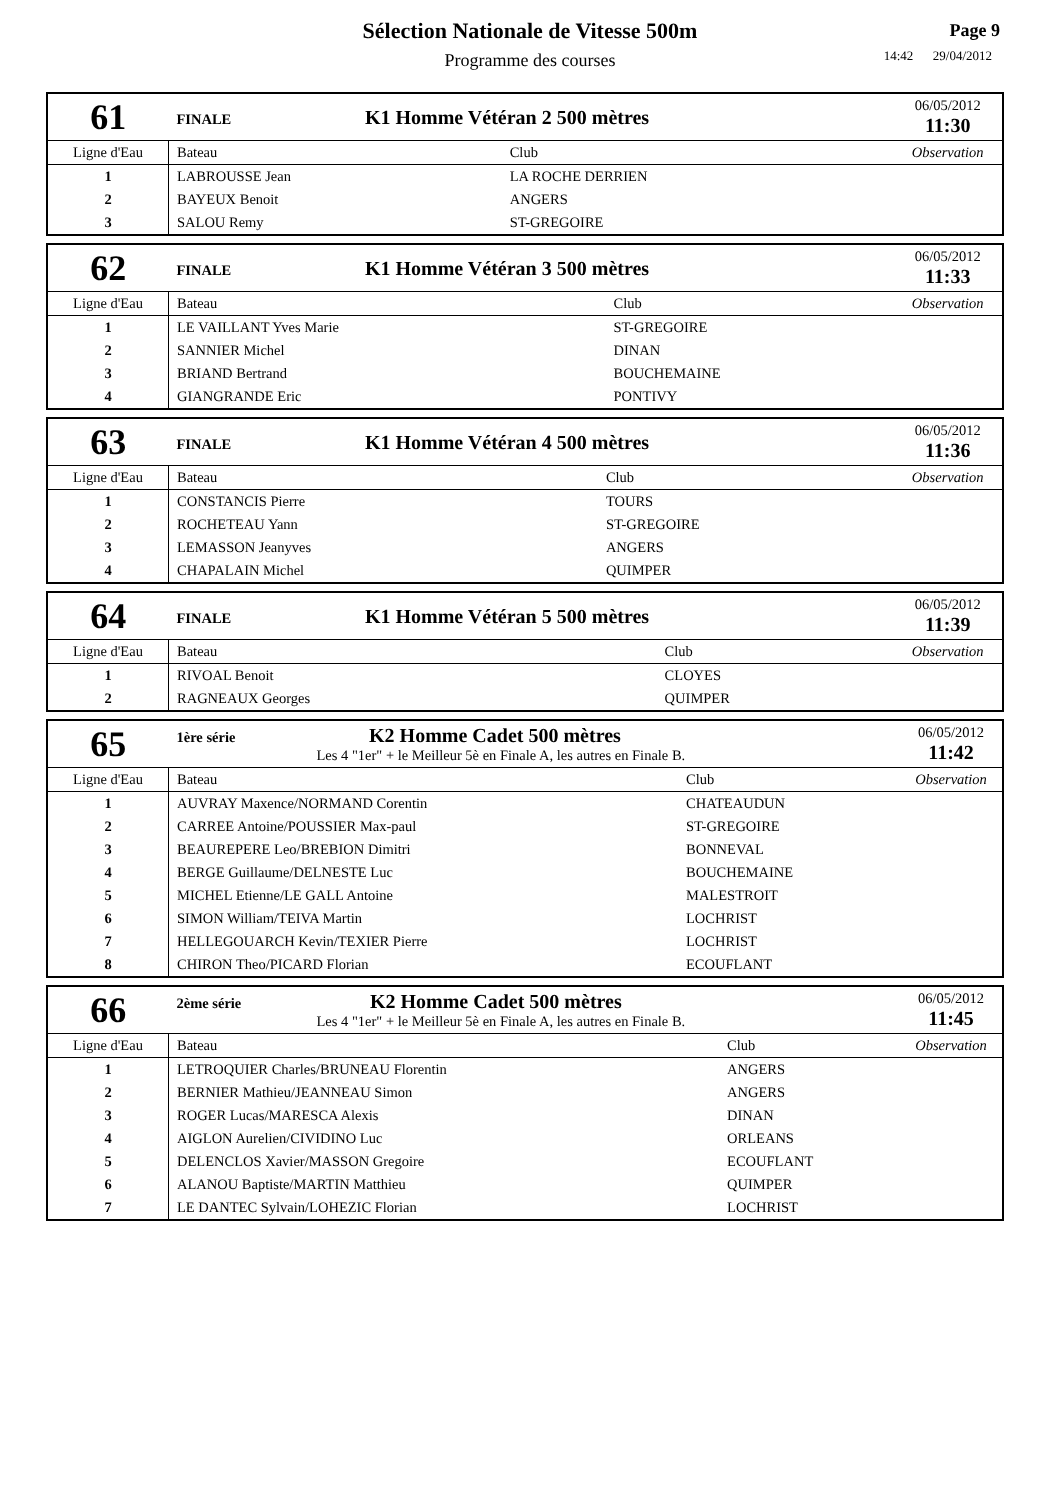Sélection Nationale de Vitesse 500m
Programme des courses
Page 9
14:42 29/04/2012
| 61 | FINALE K1 Homme Vétéran 2 500 mètres | | 06/05/2012 11:30 |
| Ligne d'Eau | Bateau | Club | Observation |
| 1 | LABROUSSE Jean | LA ROCHE DERRIEN | |
| 2 | BAYEUX Benoit | ANGERS | |
| 3 | SALOU Remy | ST-GREGOIRE | |
| 62 | FINALE K1 Homme Vétéran 3 500 mètres | | 06/05/2012 11:33 |
| Ligne d'Eau | Bateau | Club | Observation |
| 1 | LE VAILLANT Yves Marie | ST-GREGOIRE | |
| 2 | SANNIER Michel | DINAN | |
| 3 | BRIAND Bertrand | BOUCHEMAINE | |
| 4 | GIANGRANDE Eric | PONTIVY | |
| 63 | FINALE K1 Homme Vétéran 4 500 mètres | | 06/05/2012 11:36 |
| Ligne d'Eau | Bateau | Club | Observation |
| 1 | CONSTANCIS Pierre | TOURS | |
| 2 | ROCHETEAU Yann | ST-GREGOIRE | |
| 3 | LEMASSON Jeanyves | ANGERS | |
| 4 | CHAPALAIN Michel | QUIMPER | |
| 64 | FINALE K1 Homme Vétéran 5 500 mètres | | 06/05/2012 11:39 |
| Ligne d'Eau | Bateau | Club | Observation |
| 1 | RIVOAL Benoit | CLOYES | |
| 2 | RAGNEAUX Georges | QUIMPER | |
| 65 | 1ère série K2 Homme Cadet 500 mètres Les 4 "1er" + le Meilleur 5è en Finale A, les autres en Finale B. | | 06/05/2012 11:42 |
| Ligne d'Eau | Bateau | Club | Observation |
| 1 | AUVRAY Maxence/NORMAND Corentin | CHATEAUDUN | |
| 2 | CARREE Antoine/POUSSIER Max-paul | ST-GREGOIRE | |
| 3 | BEAUREPERE Leo/BREBION Dimitri | BONNEVAL | |
| 4 | BERGE Guillaume/DELNESTE Luc | BOUCHEMAINE | |
| 5 | MICHEL Etienne/LE GALL Antoine | MALESTROIT | |
| 6 | SIMON William/TEIVA Martin | LOCHRIST | |
| 7 | HELLEGOUARCH Kevin/TEXIER Pierre | LOCHRIST | |
| 8 | CHIRON Theo/PICARD Florian | ECOUFLANT | |
| 66 | 2ème série K2 Homme Cadet 500 mètres Les 4 "1er" + le Meilleur 5è en Finale A, les autres en Finale B. | | 06/05/2012 11:45 |
| Ligne d'Eau | Bateau | Club | Observation |
| 1 | LETROQUIER Charles/BRUNEAU Florentin | ANGERS | |
| 2 | BERNIER Mathieu/JEANNEAU Simon | ANGERS | |
| 3 | ROGER Lucas/MARESCA Alexis | DINAN | |
| 4 | AIGLON Aurelien/CIVIDINO Luc | ORLEANS | |
| 5 | DELENCLOS Xavier/MASSON Gregoire | ECOUFLANT | |
| 6 | ALANOU Baptiste/MARTIN Matthieu | QUIMPER | |
| 7 | LE DANTEC Sylvain/LOHEZIC Florian | LOCHRIST | |